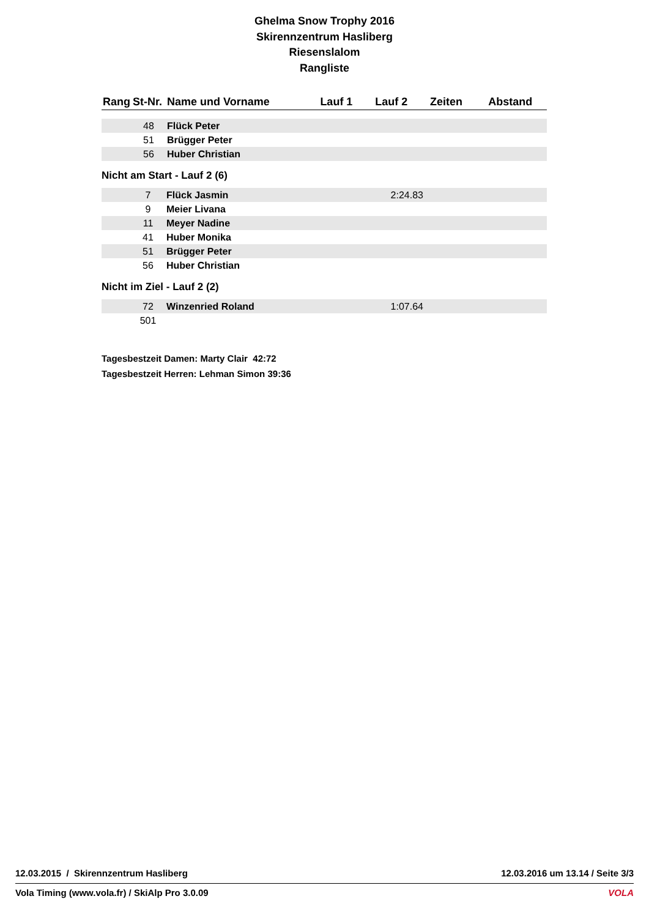Ghelma Snow Trophy 2016
Skirennzentrum Hasliberg
Riesenslalom
Rangliste
| Rang | St-Nr. | Name und Vorname | Lauf 1 | Lauf 2 | Zeiten | Abstand |
| --- | --- | --- | --- | --- | --- | --- |
| | 48 | Flück Peter | | | | |
| | 51 | Brügger Peter | | | | |
| | 56 | Huber Christian | | | | |
Nicht am Start - Lauf 2 (6)
| | 7 | Flück Jasmin | 2:24.83 | | | |
| | 9 | Meier Livana | | | | |
| | 11 | Meyer Nadine | | | | |
| | 41 | Huber Monika | | | | |
| | 51 | Brügger Peter | | | | |
| | 56 | Huber Christian | | | | |
Nicht im Ziel - Lauf 2 (2)
| | 72 | Winzenried Roland | 1:07.64 | | | |
| | 501 | | | | | |
Tagesbestzeit Damen: Marty Clair 42:72
Tagesbestzeit Herren: Lehman Simon 39:36
12.03.2015 / Skirennzentrum Hasliberg 12.03.2016 um 13.14 / Seite 3/3
Vola Timing (www.vola.fr) / SkiAlp Pro 3.0.09 VOLA